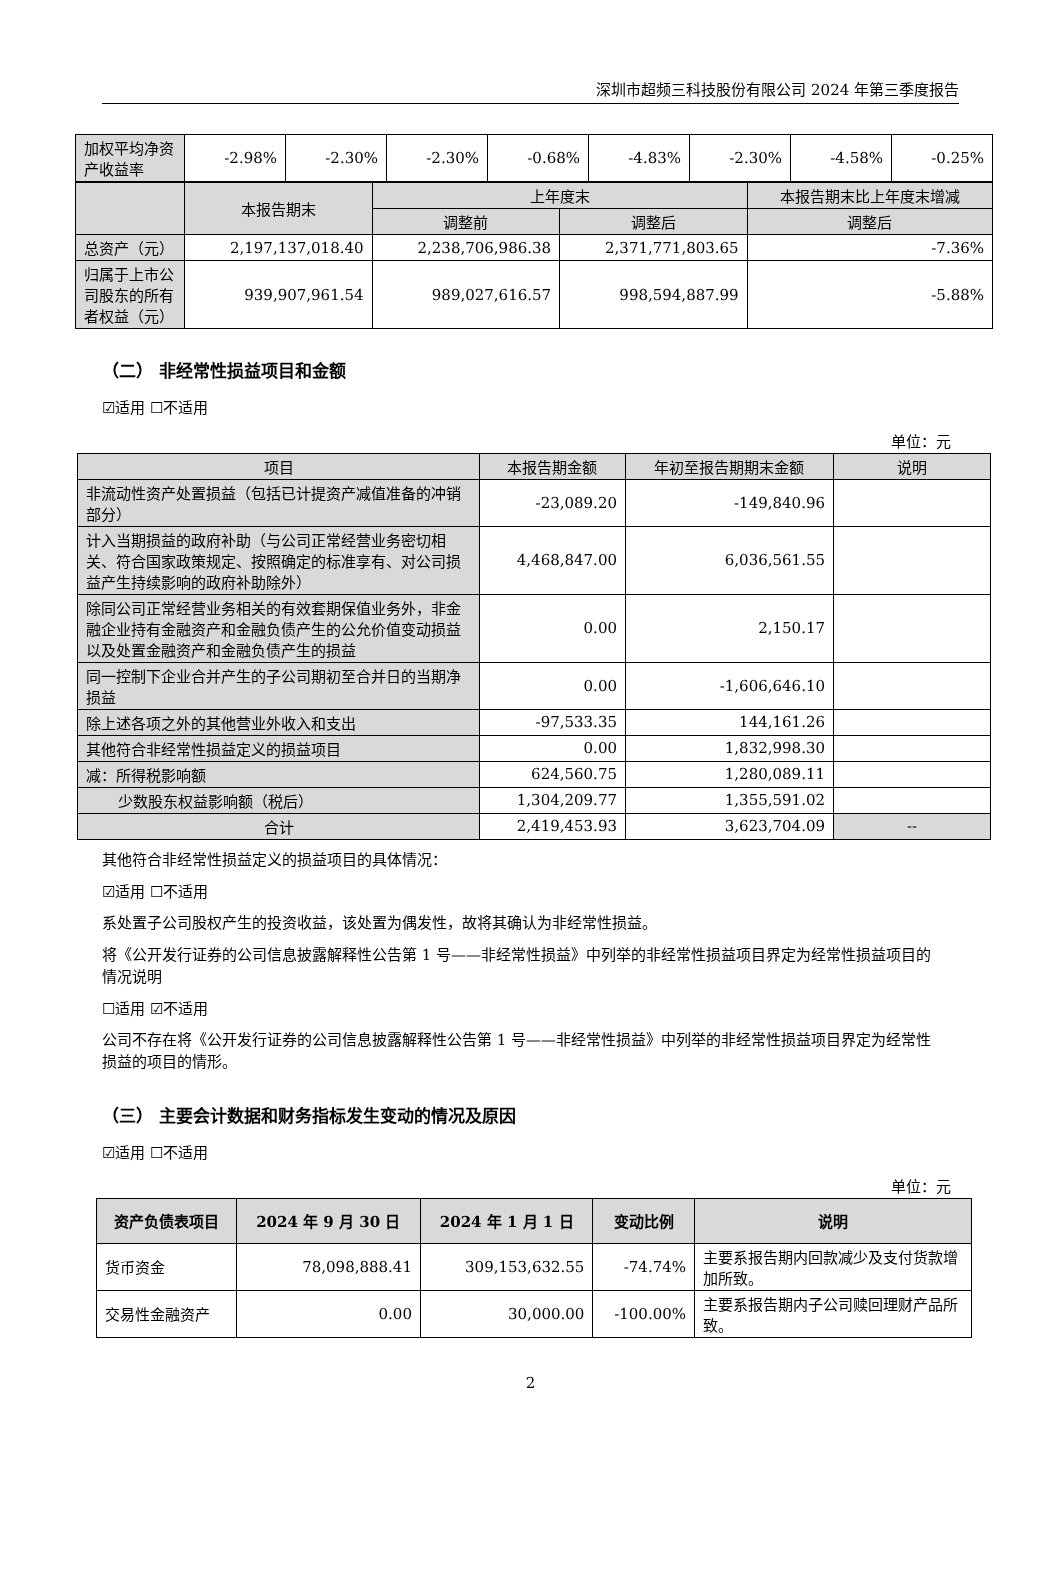深圳市超频三科技股份有限公司 2024 年第三季度报告
| 加权平均净资产收益率 | -2.98% | -2.30% | -2.30% | -0.68% | -4.83% | -2.30% | -4.58% | -0.25% |
| | 本报告期末 | 上年度末 | | 本报告期末比上年度末增减 |
| --- | --- | --- | --- | --- |
| | | 调整前 | 调整后 | 调整后 |
| 总资产（元） | 2,197,137,018.40 | 2,238,706,986.38 | 2,371,771,803.65 | -7.36% |
| 归属于上市公司股东的所有者权益（元） | 939,907,961.54 | 989,027,616.57 | 998,594,887.99 | -5.88% |
（二） 非经常性损益项目和金额
☑适用 ☐不适用
单位：元
| 项目 | 本报告期金额 | 年初至报告期期末金额 | 说明 |
| --- | --- | --- | --- |
| 非流动性资产处置损益（包括已计提资产减值准备的冲销部分） | -23,089.20 | -149,840.96 | |
| 计入当期损益的政府补助（与公司正常经营业务密切相关、符合国家政策规定、按照确定的标准享有、对公司损益产生持续影响的政府补助除外） | 4,468,847.00 | 6,036,561.55 | |
| 除同公司正常经营业务相关的有效套期保值业务外，非金融企业持有金融资产和金融负债产生的公允价值变动损益以及处置金融资产和金融负债产生的损益 | 0.00 | 2,150.17 | |
| 同一控制下企业合并产生的子公司期初至合并日的当期净损益 | 0.00 | -1,606,646.10 | |
| 除上述各项之外的其他营业外收入和支出 | -97,533.35 | 144,161.26 | |
| 其他符合非经常性损益定义的损益项目 | 0.00 | 1,832,998.30 | |
| 减：所得税影响额 | 624,560.75 | 1,280,089.11 | |
| 少数股东权益影响额（税后） | 1,304,209.77 | 1,355,591.02 | |
| 合计 | 2,419,453.93 | 3,623,704.09 | -- |
其他符合非经常性损益定义的损益项目的具体情况：
☑适用 ☐不适用
系处置子公司股权产生的投资收益，该处置为偶发性，故将其确认为非经常性损益。
将《公开发行证券的公司信息披露解释性公告第 1 号——非经常性损益》中列举的非经常性损益项目界定为经常性损益项目的情况说明
☐适用 ☑不适用
公司不存在将《公开发行证券的公司信息披露解释性公告第 1 号——非经常性损益》中列举的非经常性损益项目界定为经常性损益的项目的情形。
（三） 主要会计数据和财务指标发生变动的情况及原因
☑适用 ☐不适用
单位：元
| 资产负债表项目 | 2024 年 9 月 30 日 | 2024 年 1 月 1 日 | 变动比例 | 说明 |
| --- | --- | --- | --- | --- |
| 货币资金 | 78,098,888.41 | 309,153,632.55 | -74.74% | 主要系报告期内回款减少及支付货款增加所致。 |
| 交易性金融资产 | 0.00 | 30,000.00 | -100.00% | 主要系报告期内子公司赎回理财产品所致。 |
2